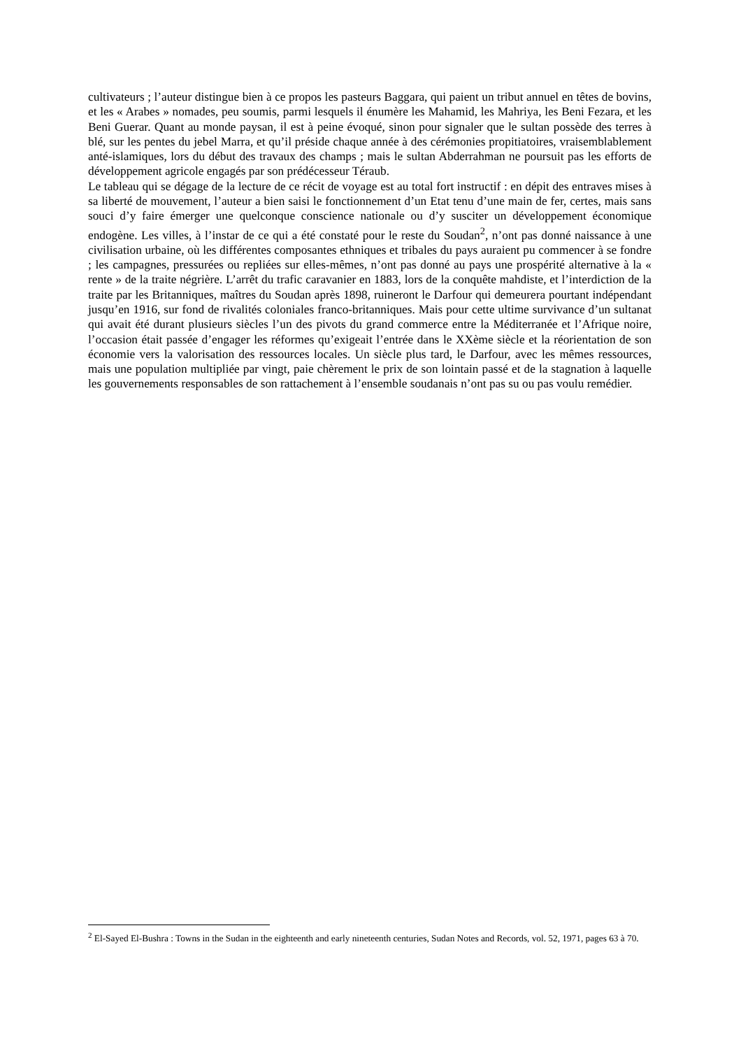cultivateurs ; l’auteur distingue bien à ce propos les pasteurs Baggara, qui paient un tribut annuel en têtes de bovins, et les « Arabes » nomades, peu soumis, parmi lesquels il énumère les Mahamid, les Mahriya, les Beni Fezara, et les Beni Guerar. Quant au monde paysan, il est à peine évoqué, sinon pour signaler que le sultan possède des terres à blé, sur les pentes du jebel Marra, et qu’il préside chaque année à des cérémonies propitiatoires, vraisemblablement anté-islamiques, lors du début des travaux des champs ; mais le sultan Abderrahman ne poursuit pas les efforts de développement agricole engagés par son prédécesseur Téraub.
Le tableau qui se dégage de la lecture de ce récit de voyage est au total fort instructif : en dépit des entraves mises à sa liberté de mouvement, l’auteur a bien saisi le fonctionnement d’un Etat tenu d’une main de fer, certes, mais sans souci d’y faire émerger une quelconque conscience nationale ou d’y susciter un développement économique endogène. Les villes, à l’instar de ce qui a été constaté pour le reste du Soudan<sup>2</sup>, n’ont pas donné naissance à une civilisation urbaine, où les différentes composantes ethniques et tribales du pays auraient pu commencer à se fondre ; les campagnes, pressurées ou repliées sur elles-mêmes, n’ont pas donné au pays une prospérité alternative à la « rente » de la traite négrière. L’arrêt du trafic caravanier en 1883, lors de la conquête mahdiste, et l’interdiction de la traite par les Britanniques, maîtres du Soudan après 1898, ruineront le Darfour qui demeurera pourtant indépendant jusqu’en 1916, sur fond de rivalités coloniales franco-britanniques. Mais pour cette ultime survivance d’un sultanat qui avait été durant plusieurs siècles l’un des pivots du grand commerce entre la Méditerranée et l’Afrique noire, l’occasion était passée d’engager les réformes qu’exigeait l’entrée dans le XXème siècle et la réorientation de son économie vers la valorisation des ressources locales. Un siècle plus tard, le Darfour, avec les mêmes ressources, mais une population multipliée par vingt, paie chèrement le prix de son lointain passé et de la stagnation à laquelle les gouvernements responsables de son rattachement à l’ensemble soudanais n’ont pas su ou pas voulu remédier.
<sup>2</sup> El-Sayed El-Bushra : Towns in the Sudan in the eighteenth and early nineteenth centuries, Sudan Notes and Records, vol. 52, 1971, pages 63 à 70.